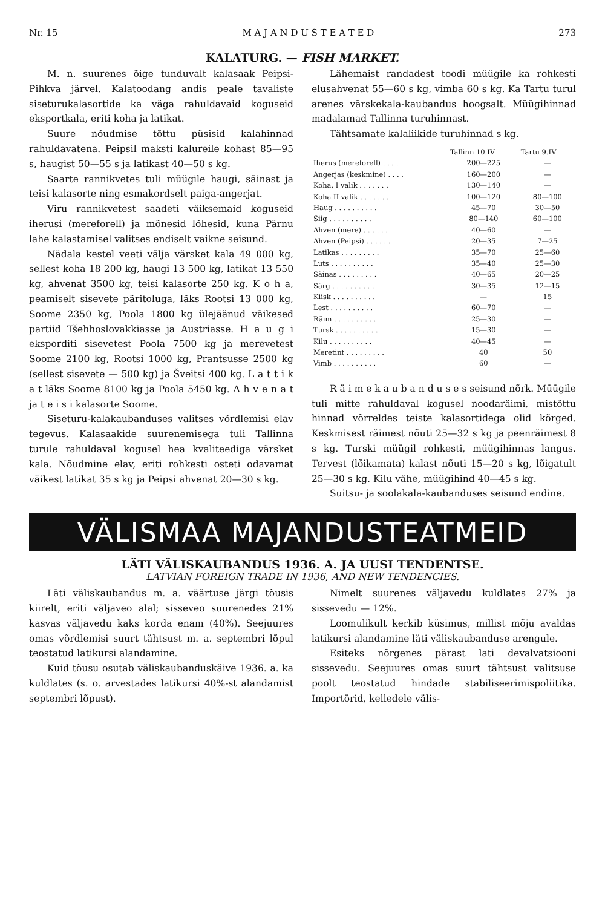Nr. 15 M A J A N D U S T E A T E D 273
KALATURG. — FISH MARKET.
M. n. suurenes õige tunduvalt kalasaak Peipsi-Pihkva järvel. Kalatoodang andis peale tavaliste siseturukalasortide ka väga rahuldavaid koguseid eksportkala, eriti koha ja latikat.
Suure nõudmise tõttu püsisid kalahinnad rahuldavatena. Peipsil maksti kalureile kohast 85—95 s, haugist 50—55 s ja latikast 40—50 s kg.
Saarte rannikvetes tuli müügile haugi, säinast ja teisi kalasorte ning esmakordselt paiga-angerjat.
Viru rannikvetest saadeti väiksemaid koguseid iherusi (mereforell) ja mõnesid lõhesid, kuna Pärnu lahe kalastamisel valitses endiselt vaikne seisund.
Nädala kestel veeti välja värsket kala 49 000 kg, sellest koha 18 200 kg, haugi 13 500 kg, latikat 13 550 kg, ahvenat 3500 kg, teisi kalasorte 250 kg. K o h a, peamiselt sisevete päritoluga, läks Rootsi 13 000 kg, Soome 2350 kg, Poola 1800 kg ülejäänud väikesed partiid Tšehhoslovakkiasse ja Austriasse. H a u g i eksporditi sisevetest Poola 7500 kg ja merevetest Soome 2100 kg, Rootsi 1000 kg, Prantsusse 2500 kg (sellest sisevete — 500 kg) ja Šveitsi 400 kg. L a t t i k a t läks Soome 8100 kg ja Poola 5450 kg. A h v e n a t ja t e i s i kalasorte Soome.
Siseturu-kalakaubanduses valitses võrdlemisi elav tegevus. Kalasaakide suurenemisega tuli Tallinna turule rahuldaval kogusel hea kvaliteediga värsket kala. Nõudmine elav, eriti rohkesti osteti odavamat väikest latikat 35 s kg ja Peipsi ahvenat 20—30 s kg.
Lähemaist randadest toodi müügile ka rohkesti elusahvenat 55—60 s kg, vimba 60 s kg. Ka Tartu turul arenes värskekala-kaubandus hoogsalt. Müügihinnad madalamad Tallinna turuhinnast.
Tähtsamate kalaliikide turuhinnad s kg.
| | Tallinn 10.IV | Tartu 9.IV |
| --- | --- | --- |
| Iherus (mereforell) . . . . | 200—225 | — |
| Angerjas (keskmine) . . . . | 160—200 | — |
| Koha, I valik . . . . . . . | 130—140 | — |
| Koha II valik . . . . . . . | 100—120 | 80—100 |
| Haug . . . . . . . . . . | 45—70 | 30—50 |
| Siig . . . . . . . . . . | 80—140 | 60—100 |
| Ahven (mere) . . . . . . | 40—60 | — |
| Ahven (Peipsi) . . . . . . | 20—35 | 7—25 |
| Latikas . . . . . . . . . | 35—70 | 25—60 |
| Luts . . . . . . . . . . | 35—40 | 25—30 |
| Säinas . . . . . . . . . | 40—65 | 20—25 |
| Särg . . . . . . . . . . | 30—35 | 12—15 |
| Kiisk . . . . . . . . . . | — | 15 |
| Lest . . . . . . . . . . | 60—70 | — |
| Räim . . . . . . . . . . | 25—30 | — |
| Tursk . . . . . . . . . . | 15—30 | — |
| Kilu . . . . . . . . . . | 40—45 | — |
| Meretint . . . . . . . . . | 40 | 50 |
| Vimb . . . . . . . . . . | 60 | — |
R ä i m e k a u b a n d u s e s seisund nõrk. Müügile tuli mitte rahuldaval kogusel noodaräimi, mistõttu hinnad võrreldes teiste kalasortidega olid kõrged. Keskmisest räimest nõuti 25—32 s kg ja peenräimest 8 s kg. Turski müügil rohkesti, müügihinnas langus. Tervest (lõikamata) kalast nõuti 15—20 s kg, lõigatult 25—30 s kg. Kilu vähe, müügihind 40—45 s kg.
Suitsu- ja soolakala-kaubanduses seisund endine.
VÄLISMAA MAJANDUSTEATMEID
LÄTI VÄLISKAUBANDUS 1936. A. JA UUSI TENDENTSE.
LATVIAN FOREIGN TRADE IN 1936, AND NEW TENDENCIES.
Läti väliskaubandus m. a. väärtuse järgi tõusis kiirelt, eriti väljaveo alal; sisseveo suurenedes 21% kasvas väljavedu kaks korda enam (40%). Seejuures omas võrdlemisi suurt tähtsust m. a. septembri lõpul teostatud latikursi alandamine.
Kuid tõusu osutab väliskaubanduskäive 1936. a. ka kuldlates (s. o. arvestades latikursi 40%-st alandamist septembri lõpust).
Nimelt suurenes väljavedu kuldlates 27% ja sissevedu — 12%.
Loomulikult kerkib küsimus, millist mõju avaldas latikursi alandamine läti väliskaubanduse arengule.
Esiteks nõrgenes pärast lati devalvatsiooni sissevedu. Seejuures omas suurt tähtsust valitsuse poolt teostatud hindade stabiliseerimispoliitika. Importörid, kelledele välis-